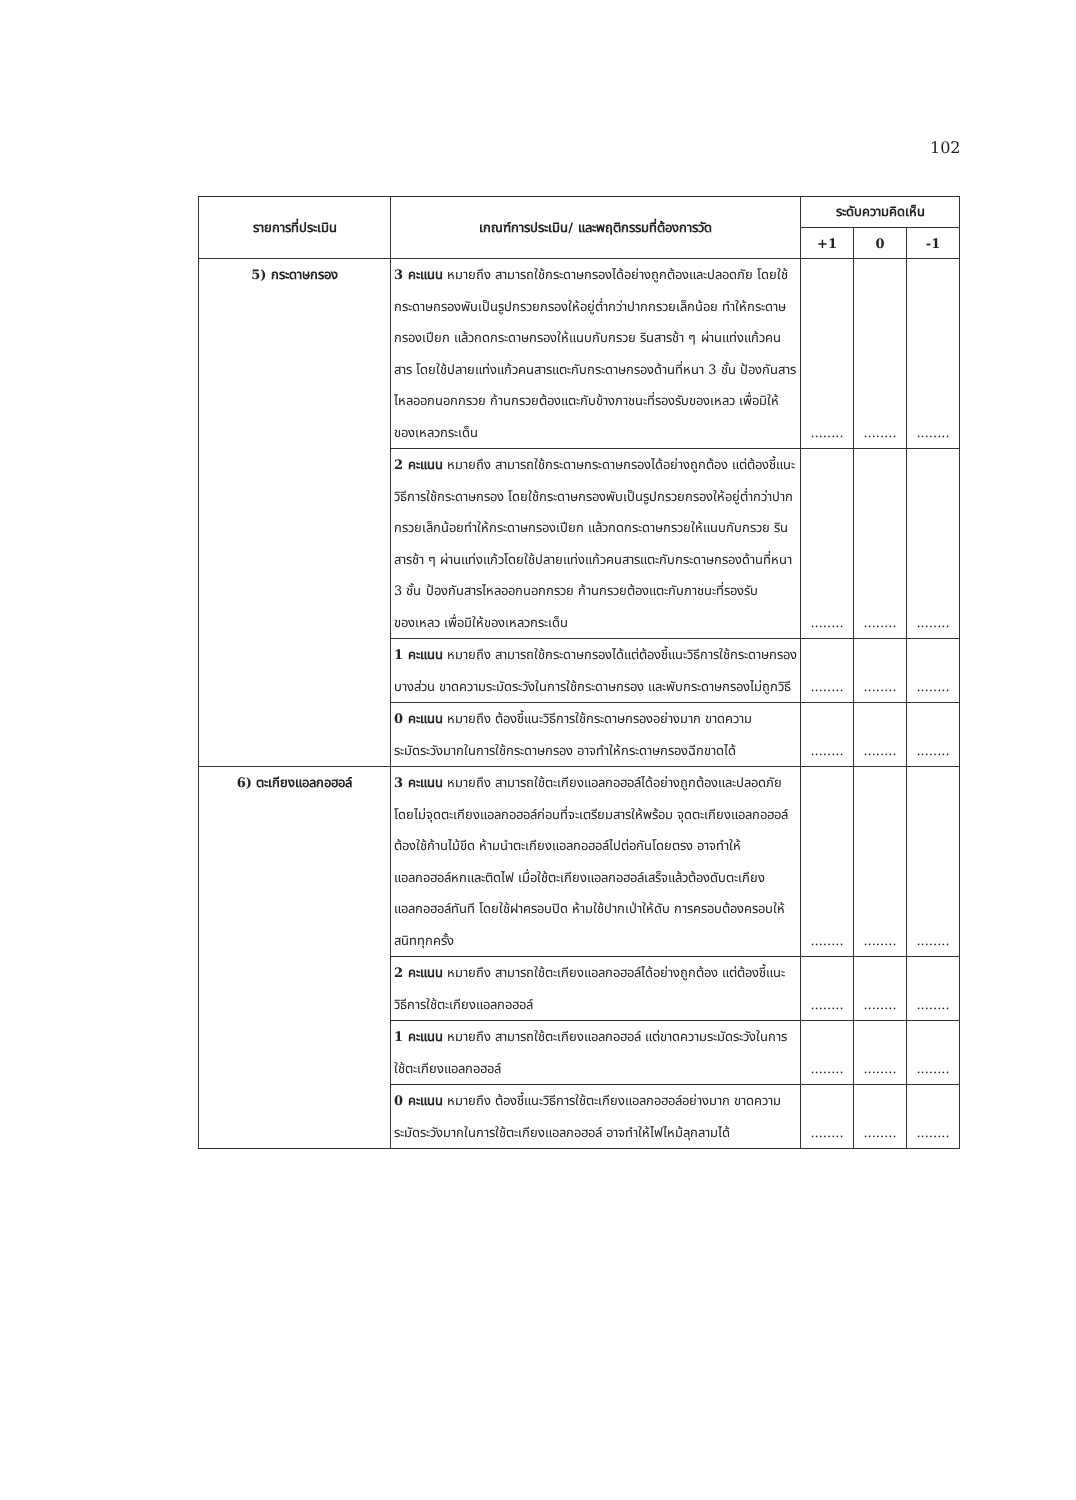102
| รายการที่ประเมิน | เกณฑ์การประเมิน/ และพฤติกรรมที่ต้องการวัด | ระดับความคิดเห็น | | |
| --- | --- | --- | --- | --- |
| | | +1 | 0 | -1 |
| 5) กระดาษกรอง | 3 คะแนน หมายถึง สามารถใช้กระดาษกรองได้อย่างถูกต้องและปลอดภัย โดยใช้กระดาษกรองพับเป็นรูปกรวยกรองให้อยู่ต่ำกว่าปากกรวยเล็กน้อย ทำให้กระดาษกรองเปียก แล้วกดกระดาษกรองให้แนบกับกรวย รินสารช้า ๆ ผ่านแท่งแก้วคนสาร โดยใช้ปลายแท่งแก้วคนสารแตะกับกระดาษกรองด้านที่หนา 3 ชั้น ป้องกันสารไหลออกนอกกรวย ก้านกรวยต้องแตะกับข้างภาชนะที่รองรับของเหลว เพื่อมิให้ของเหลวกระเด็น | ........ | ........ | ........ |
| | 2 คะแนน หมายถึง สามารถใช้กระดาษกระดาษกรองได้อย่างถูกต้อง แต่ต้องชี้แนะวิธีการใช้กระดาษกรอง โดยใช้กระดาษกรองพับเป็นรูปกรวยกรองให้อยู่ต่ำกว่าปากกรวยเล็กน้อยทำให้กระดาษกรองเปียก แล้วกดกระดาษกรวยให้แนบกับกรวย รินสารช้า ๆ ผ่านแท่งแก้วโดยใช้ปลายแท่งแก้วคนสารแตะกับกระดาษกรองด้านที่หนา 3 ชั้น ป้องกันสารไหลออกนอกกรวย ก้านกรวยต้องแตะกับภาชนะที่รองรับของเหลว เพื่อมิให้ของเหลวกระเด็น | ........ | ........ | ........ |
| | 1 คะแนน หมายถึง สามารถใช้กระดาษกรองได้แต่ต้องชี้แนะวิธีการใช้กระดาษกรองบางส่วน ขาดความระมัดระวังในการใช้กระดาษกรอง และพับกระดาษกรองไม่ถูกวิธี | ........ | ........ | ........ |
| | 0 คะแนน หมายถึง ต้องชี้แนะวิธีการใช้กระดาษกรองอย่างมาก ขาดความระมัดระวังมากในการใช้กระดาษกรอง อาจทำให้กระดาษกรองฉีกขาดได้ | ........ | ........ | ........ |
| 6) ตะเกียงแอลกอฮอล์ | 3 คะแนน หมายถึง สามารถใช้ตะเกียงแอลกอฮอล์ได้อย่างถูกต้องและปลอดภัย โดยไม่จุดตะเกียงแอลกอฮอล์ก่อนที่จะเตรียมสารให้พร้อม จุดตะเกียงแอลกอฮอล์ต้องใช้ก้านไม้ขีด ห้ามนำตะเกียงแอลกอฮอล์ไปต่อกันโดยตรง อาจทำให้แอลกอฮอล์หกและติดไฟ เมื่อใช้ตะเกียงแอลกอฮอล์เสร็จแล้วต้องดับตะเกียงแอลกอฮอล์ทันที โดยใช้ฝาครอบปิด ห้ามใช้ปากเป่าให้ดับ การครอบต้องครอบให้สนิททุกครั้ง | ........ | ........ | ........ |
| | 2 คะแนน หมายถึง สามารถใช้ตะเกียงแอลกอฮอล์ได้อย่างถูกต้อง แต่ต้องชี้แนะวิธีการใช้ตะเกียงแอลกอฮอล์ | ........ | ........ | ........ |
| | 1 คะแนน หมายถึง สามารถใช้ตะเกียงแอลกอฮอล์ แต่ขาดความระมัดระวังในการใช้ตะเกียงแอลกอฮอล์ | ........ | ........ | ........ |
| | 0 คะแนน หมายถึง ต้องชี้แนะวิธีการใช้ตะเกียงแอลกอฮอล์อย่างมาก ขาดความระมัดระวังมากในการใช้ตะเกียงแอลกอฮอล์ อาจทำให้ไฟไหม้ลุกลามได้ | ........ | ........ | ........ |